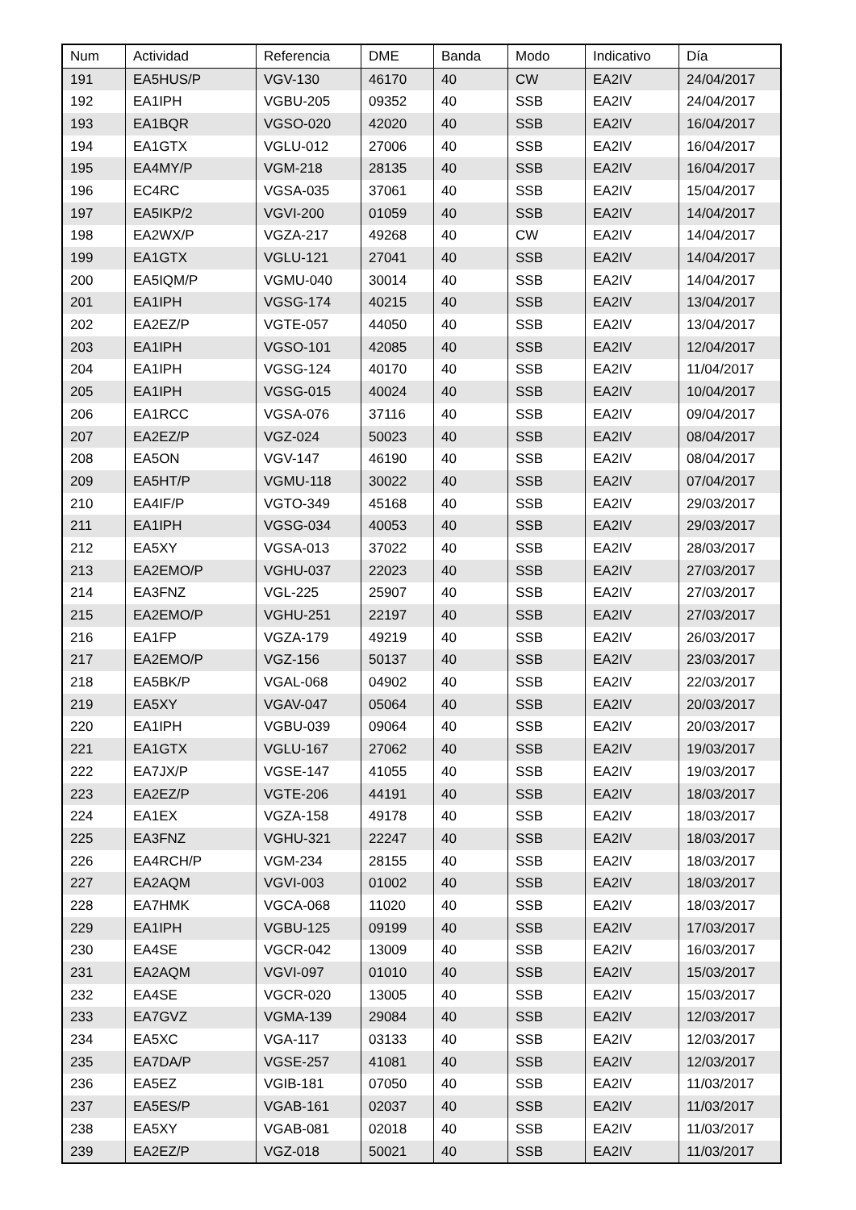| Num | Actividad | Referencia | DME | Banda | Modo | Indicativo | Día |
| --- | --- | --- | --- | --- | --- | --- | --- |
| 191 | EA5HUS/P | VGV-130 | 46170 | 40 | CW | EA2IV | 24/04/2017 |
| 192 | EA1IPH | VGBU-205 | 09352 | 40 | SSB | EA2IV | 24/04/2017 |
| 193 | EA1BQR | VGSO-020 | 42020 | 40 | SSB | EA2IV | 16/04/2017 |
| 194 | EA1GTX | VGLU-012 | 27006 | 40 | SSB | EA2IV | 16/04/2017 |
| 195 | EA4MY/P | VGM-218 | 28135 | 40 | SSB | EA2IV | 16/04/2017 |
| 196 | EC4RC | VGSA-035 | 37061 | 40 | SSB | EA2IV | 15/04/2017 |
| 197 | EA5IKP/2 | VGVI-200 | 01059 | 40 | SSB | EA2IV | 14/04/2017 |
| 198 | EA2WX/P | VGZA-217 | 49268 | 40 | CW | EA2IV | 14/04/2017 |
| 199 | EA1GTX | VGLU-121 | 27041 | 40 | SSB | EA2IV | 14/04/2017 |
| 200 | EA5IQM/P | VGMU-040 | 30014 | 40 | SSB | EA2IV | 14/04/2017 |
| 201 | EA1IPH | VGSG-174 | 40215 | 40 | SSB | EA2IV | 13/04/2017 |
| 202 | EA2EZ/P | VGTE-057 | 44050 | 40 | SSB | EA2IV | 13/04/2017 |
| 203 | EA1IPH | VGSO-101 | 42085 | 40 | SSB | EA2IV | 12/04/2017 |
| 204 | EA1IPH | VGSG-124 | 40170 | 40 | SSB | EA2IV | 11/04/2017 |
| 205 | EA1IPH | VGSG-015 | 40024 | 40 | SSB | EA2IV | 10/04/2017 |
| 206 | EA1RCC | VGSA-076 | 37116 | 40 | SSB | EA2IV | 09/04/2017 |
| 207 | EA2EZ/P | VGZ-024 | 50023 | 40 | SSB | EA2IV | 08/04/2017 |
| 208 | EA5ON | VGV-147 | 46190 | 40 | SSB | EA2IV | 08/04/2017 |
| 209 | EA5HT/P | VGMU-118 | 30022 | 40 | SSB | EA2IV | 07/04/2017 |
| 210 | EA4IF/P | VGTO-349 | 45168 | 40 | SSB | EA2IV | 29/03/2017 |
| 211 | EA1IPH | VGSG-034 | 40053 | 40 | SSB | EA2IV | 29/03/2017 |
| 212 | EA5XY | VGSA-013 | 37022 | 40 | SSB | EA2IV | 28/03/2017 |
| 213 | EA2EMO/P | VGHU-037 | 22023 | 40 | SSB | EA2IV | 27/03/2017 |
| 214 | EA3FNZ | VGL-225 | 25907 | 40 | SSB | EA2IV | 27/03/2017 |
| 215 | EA2EMO/P | VGHU-251 | 22197 | 40 | SSB | EA2IV | 27/03/2017 |
| 216 | EA1FP | VGZA-179 | 49219 | 40 | SSB | EA2IV | 26/03/2017 |
| 217 | EA2EMO/P | VGZ-156 | 50137 | 40 | SSB | EA2IV | 23/03/2017 |
| 218 | EA5BK/P | VGAL-068 | 04902 | 40 | SSB | EA2IV | 22/03/2017 |
| 219 | EA5XY | VGAV-047 | 05064 | 40 | SSB | EA2IV | 20/03/2017 |
| 220 | EA1IPH | VGBU-039 | 09064 | 40 | SSB | EA2IV | 20/03/2017 |
| 221 | EA1GTX | VGLU-167 | 27062 | 40 | SSB | EA2IV | 19/03/2017 |
| 222 | EA7JX/P | VGSE-147 | 41055 | 40 | SSB | EA2IV | 19/03/2017 |
| 223 | EA2EZ/P | VGTE-206 | 44191 | 40 | SSB | EA2IV | 18/03/2017 |
| 224 | EA1EX | VGZA-158 | 49178 | 40 | SSB | EA2IV | 18/03/2017 |
| 225 | EA3FNZ | VGHU-321 | 22247 | 40 | SSB | EA2IV | 18/03/2017 |
| 226 | EA4RCH/P | VGM-234 | 28155 | 40 | SSB | EA2IV | 18/03/2017 |
| 227 | EA2AQM | VGVI-003 | 01002 | 40 | SSB | EA2IV | 18/03/2017 |
| 228 | EA7HMK | VGCA-068 | 11020 | 40 | SSB | EA2IV | 18/03/2017 |
| 229 | EA1IPH | VGBU-125 | 09199 | 40 | SSB | EA2IV | 17/03/2017 |
| 230 | EA4SE | VGCR-042 | 13009 | 40 | SSB | EA2IV | 16/03/2017 |
| 231 | EA2AQM | VGVI-097 | 01010 | 40 | SSB | EA2IV | 15/03/2017 |
| 232 | EA4SE | VGCR-020 | 13005 | 40 | SSB | EA2IV | 15/03/2017 |
| 233 | EA7GVZ | VGMA-139 | 29084 | 40 | SSB | EA2IV | 12/03/2017 |
| 234 | EA5XC | VGA-117 | 03133 | 40 | SSB | EA2IV | 12/03/2017 |
| 235 | EA7DA/P | VGSE-257 | 41081 | 40 | SSB | EA2IV | 12/03/2017 |
| 236 | EA5EZ | VGIB-181 | 07050 | 40 | SSB | EA2IV | 11/03/2017 |
| 237 | EA5ES/P | VGAB-161 | 02037 | 40 | SSB | EA2IV | 11/03/2017 |
| 238 | EA5XY | VGAB-081 | 02018 | 40 | SSB | EA2IV | 11/03/2017 |
| 239 | EA2EZ/P | VGZ-018 | 50021 | 40 | SSB | EA2IV | 11/03/2017 |